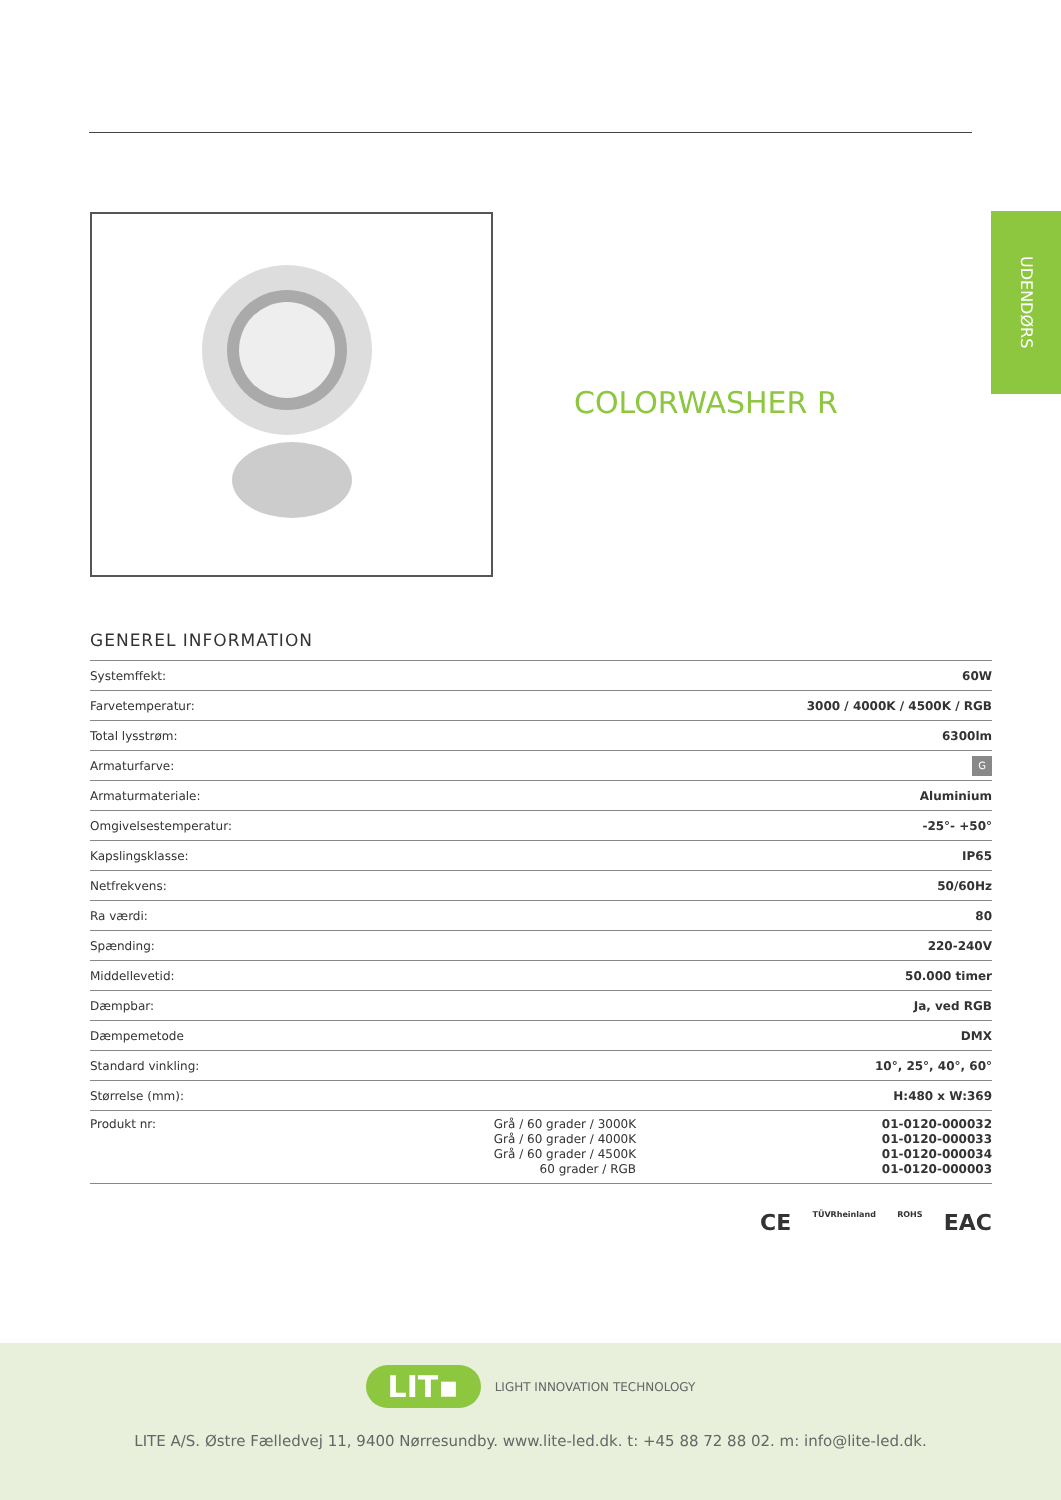UDENDØRS
COLORWASHER R
GENEREL INFORMATION
| Systemffekt: | | 60W |
| Farvetemperatur: | | 3000 / 4000K / 4500K / RGB |
| Total lysstrøm: | | 6300lm |
| Armaturfarve: | | G |
| Armaturmateriale: | | Aluminium |
| Omgivelsestemperatur: | | -25°- +50° |
| Kapslingsklasse: | | IP65 |
| Netfrekvens: | | 50/60Hz |
| Ra værdi: | | 80 |
| Spænding: | | 220-240V |
| Middellevetid: | | 50.000 timer |
| Dæmpbar: | | Ja, ved RGB |
| Dæmpemetode | | DMX |
| Standard vinkling: | | 10°, 25°, 40°, 60° |
| Størrelse (mm): | | H:480 x W:369 |
| Produkt nr: | Grå / 60 grader / 3000K Grå / 60 grader / 4000K Grå / 60 grader / 4500K 60 grader / RGB | 01-0120-000032 01-0120-000033 01-0120-000034 01-0120-000003 |
CE TÜVRheinland ROHS EAC
LIT▪ LIGHT INNOVATION TECHNOLOGY
LITE A/S. Østre Fælledvej 11, 9400 Nørresundby. www.lite-led.dk. t: +45 88 72 88 02. m: info@lite-led.dk.